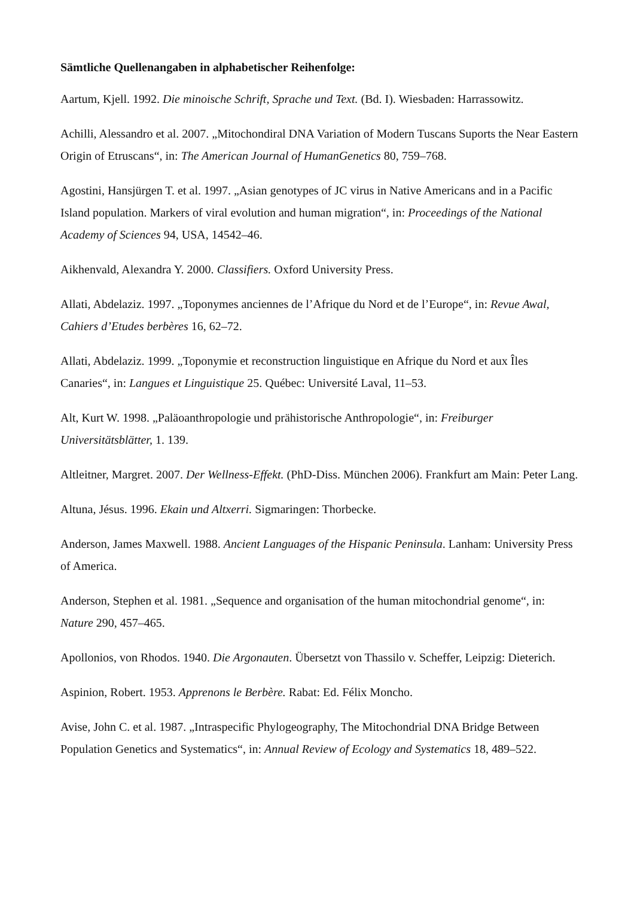Sämtliche Quellenangaben in alphabetischer Reihenfolge:
Aartum, Kjell. 1992. Die minoische Schrift, Sprache und Text. (Bd. I). Wiesbaden: Harrassowitz.
Achilli, Alessandro et al. 2007. „Mitochondiral DNA Variation of Modern Tuscans Suports the Near Eastern Origin of Etruscans“, in: The American Journal of HumanGenetics 80, 759–768.
Agostini, Hansjürgen T. et al. 1997. „Asian genotypes of JC virus in Native Americans and in a Pacific Island population. Markers of viral evolution and human migration“, in: Proceedings of the National Academy of Sciences 94, USA, 14542–46.
Aikhenvald, Alexandra Y. 2000. Classifiers. Oxford University Press.
Allati, Abdelaziz. 1997. „Toponymes anciennes de l’Afrique du Nord et de l’Europe“, in: Revue Awal, Cahiers d’Etudes berbères 16, 62–72.
Allati, Abdelaziz. 1999. „Toponymie et reconstruction linguistique en Afrique du Nord et aux Îles Canaries“, in: Langues et Linguistique 25. Québec: Université Laval, 11–53.
Alt, Kurt W. 1998. „Paläoanthropologie und prähistorische Anthropologie“, in: Freiburger Universitätsblätter, 1. 139.
Altleitner, Margret. 2007. Der Wellness-Effekt. (PhD-Diss. München 2006). Frankfurt am Main: Peter Lang.
Altuna, Jésus. 1996. Ekain und Altxerri. Sigmaringen: Thorbecke.
Anderson, James Maxwell. 1988. Ancient Languages of the Hispanic Peninsula. Lanham: University Press of America.
Anderson, Stephen et al. 1981. „Sequence and organisation of the human mitochondrial genome“, in: Nature 290, 457–465.
Apollonios, von Rhodos. 1940. Die Argonauten. Übersetzt von Thassilo v. Scheffer, Leipzig: Dieterich.
Aspinion, Robert. 1953. Apprenons le Berbère. Rabat: Ed. Félix Moncho.
Avise, John C. et al. 1987. „Intraspecific Phylogeography, The Mitochondrial DNA Bridge Between Population Genetics and Systematics“, in: Annual Review of Ecology and Systematics 18, 489–522.